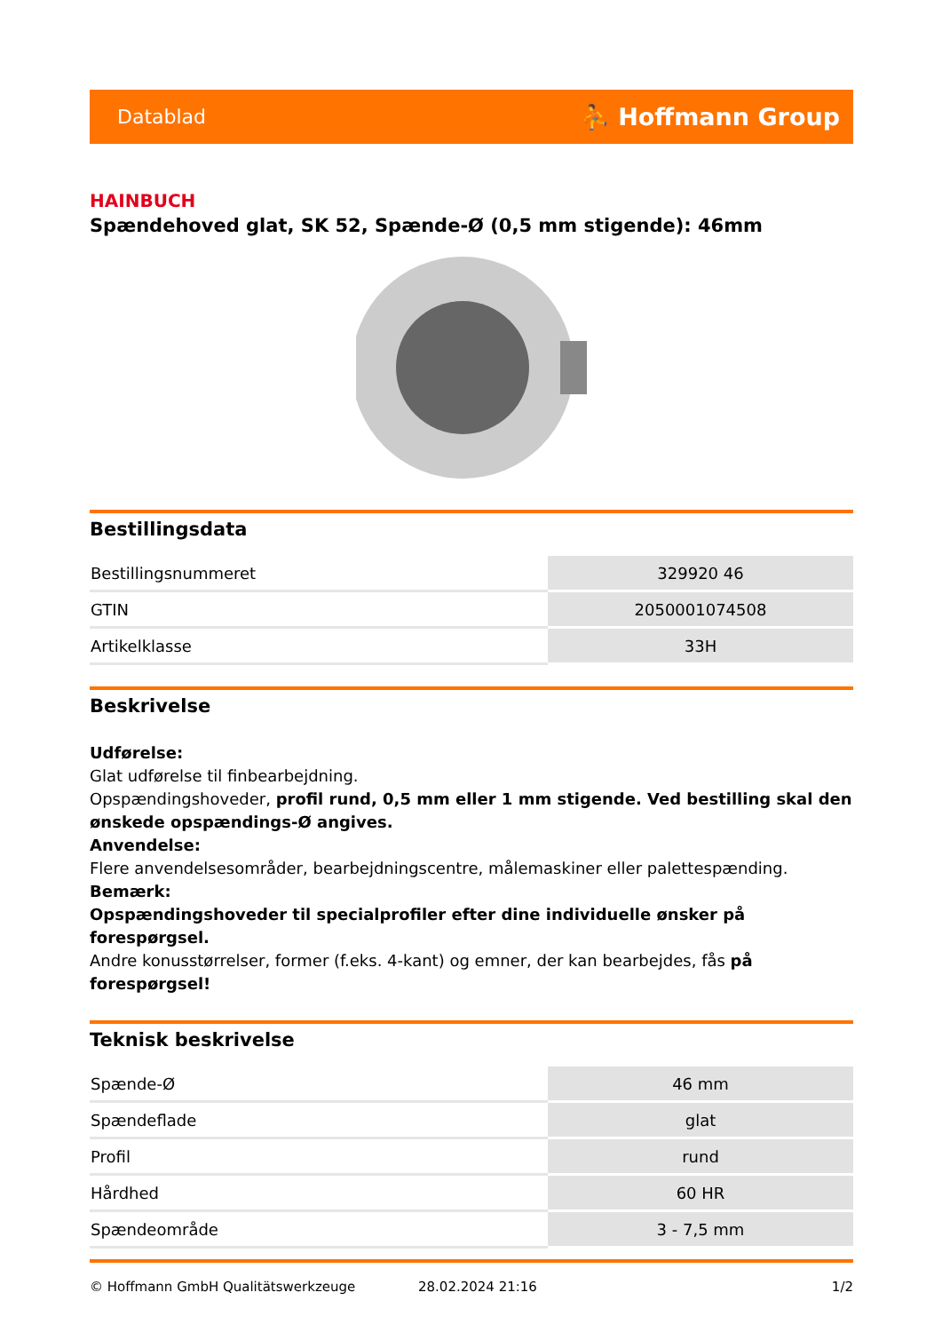Datablad ⛹ Hoffmann Group
HAINBUCH
Spændehoved glat, SK 52, Spænde-Ø (0,5 mm stigende): 46mm
Bestillingsdata
| Bestillingsnummeret | 329920 46 |
| GTIN | 2050001074508 |
| Artikelklasse | 33H |
Beskrivelse
Udførelse:
Glat udførelse til finbearbejdning.
Opspændingshoveder, profil rund, 0,5 mm eller 1 mm stigende. Ved bestilling skal den ønskede opspændings-Ø angives.
Anvendelse:
Flere anvendelsesområder, bearbejdningscentre, målemaskiner eller palettespænding.
Bemærk:
Opspændingshoveder til specialprofiler efter dine individuelle ønsker på forespørgsel.
Andre konusstørrelser, former (f.eks. 4-kant) og emner, der kan bearbejdes, fås på forespørgsel!
Teknisk beskrivelse
| Spænde-Ø | 46 mm |
| Spændeflade | glat |
| Profil | rund |
| Hårdhed | 60 HR |
| Spændeområde | 3 - 7,5 mm |
© Hoffmann GmbH Qualitätswerkzeuge 28.02.2024 21:16 1/2